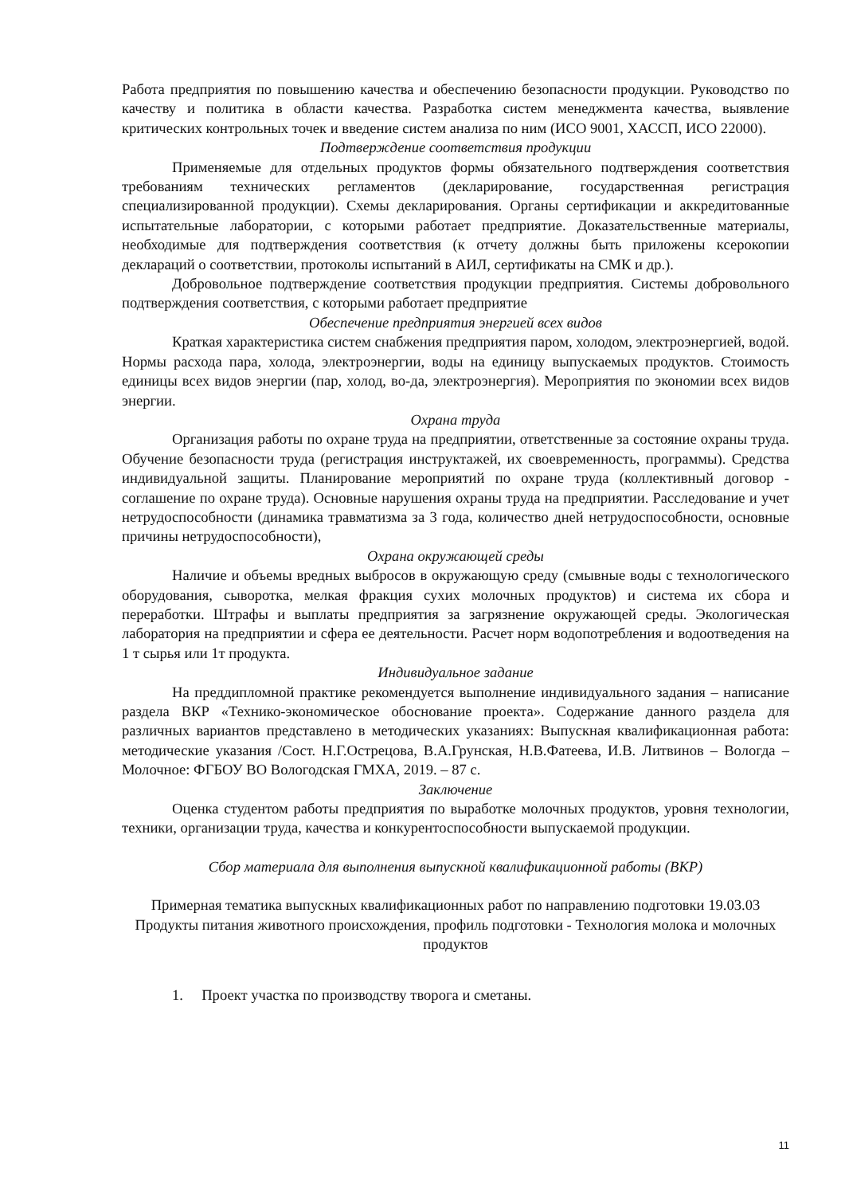Работа предприятия по повышению качества и обеспечению безопасности продукции. Руководство по качеству и политика в области качества. Разработка систем менеджмента качества, выявление критических контрольных точек и введение систем анализа по ним (ИСО 9001, ХАССП, ИСО 22000).
Подтверждение соответствия продукции
Применяемые для отдельных продуктов формы обязательного подтверждения соответствия требованиям технических регламентов (декларирование, государственная регистрация специализированной продукции). Схемы декларирования. Органы сертификации и аккредитованные испытательные лаборатории, с которыми работает предприятие. Доказательственные материалы, необходимые для подтверждения соответствия (к отчету должны быть приложены ксерокопии деклараций о соответствии, протоколы испытаний в АИЛ, сертификаты на СМК и др.).
Добровольное подтверждение соответствия продукции предприятия. Системы добровольного подтверждения соответствия, с которыми работает предприятие
Обеспечение предприятия энергией всех видов
Краткая характеристика систем снабжения предприятия паром, холодом, электроэнергией, водой. Нормы расхода пара, холода, электроэнергии, воды на единицу выпускаемых продуктов. Стоимость единицы всех видов энергии (пар, холод, во-да, электроэнергия). Мероприятия по экономии всех видов энергии.
Охрана труда
Организация работы по охране труда на предприятии, ответственные за состояние охраны труда. Обучение безопасности труда (регистрация инструктажей, их своевременность, программы). Средства индивидуальной защиты. Планирование мероприятий по охране труда (коллективный договор - соглашение по охране труда). Основные нарушения охраны труда на предприятии. Расследование и учет нетрудоспособности (динамика травматизма за 3 года, количество дней нетрудоспособности, основные причины нетрудоспособности),
Охрана окружающей среды
Наличие и объемы вредных выбросов в окружающую среду (смывные воды с технологического оборудования, сыворотка, мелкая фракция сухих молочных продуктов) и система их сбора и переработки. Штрафы и выплаты предприятия за загрязнение окружающей среды. Экологическая лаборатория на предприятии и сфера ее деятельности. Расчет норм водопотребления и водоотведения на 1 т сырья или 1т продукта.
Индивидуальное задание
На преддипломной практике рекомендуется выполнение индивидуального задания – написание раздела ВКР «Технико-экономическое обоснование проекта». Содержание данного раздела для различных вариантов представлено в методических указаниях: Выпускная квалификационная работа: методические указания /Сост. Н.Г.Острецова, В.А.Грунская, Н.В.Фатеева, И.В. Литвинов – Вологда – Молочное: ФГБОУ ВО Вологодская ГМХА, 2019. – 87 с.
Заключение
Оценка студентом работы предприятия по выработке молочных продуктов, уровня технологии, техники, организации труда, качества и конкурентоспособности выпускаемой продукции.
Сбор материала для выполнения выпускной квалификационной работы (ВКР)
Примерная тематика выпускных квалификационных работ по направлению подготовки 19.03.03 Продукты питания животного происхождения, профиль подготовки - Технология молока и молочных продуктов
1. Проект участка по производству творога и сметаны.
11